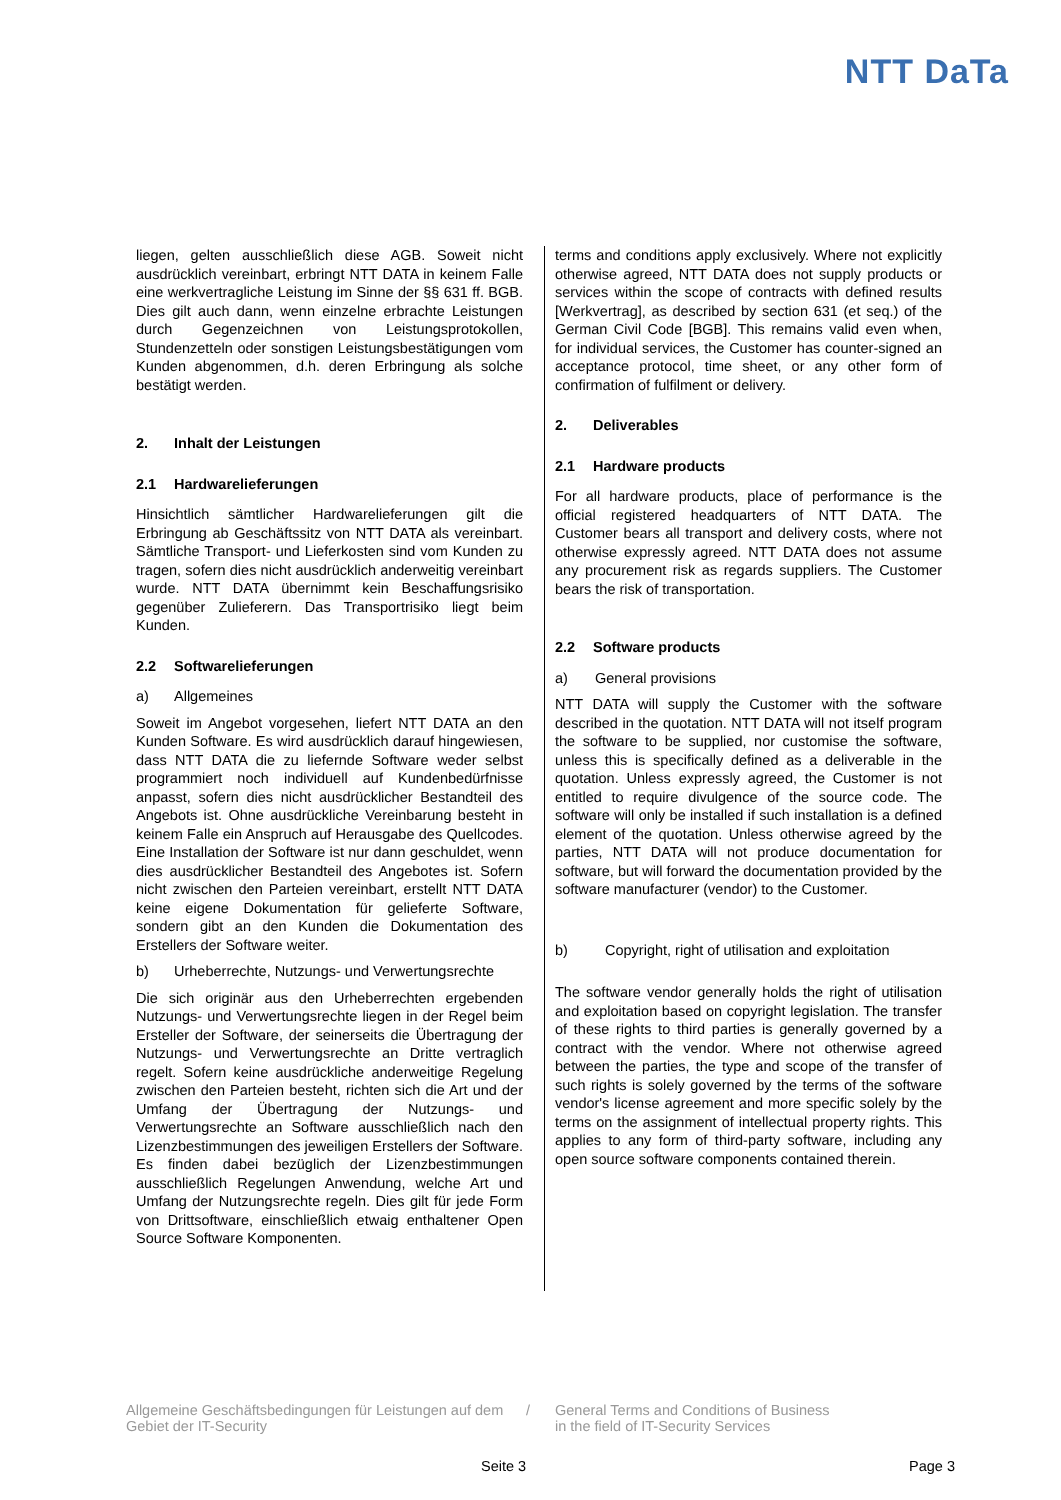NTT DaTa
liegen, gelten ausschließlich diese AGB. Soweit nicht ausdrücklich vereinbart, erbringt NTT DATA in keinem Falle eine werkvertragliche Leistung im Sinne der §§ 631 ff. BGB. Dies gilt auch dann, wenn einzelne erbrachte Leistungen durch Gegenzeichnen von Leistungsprotokollen, Stundenzetteln oder sonstigen Leistungsbestätigungen vom Kunden abgenommen, d.h. deren Erbringung als solche bestätigt werden.
2. Inhalt der Leistungen
2.1 Hardwarelieferungen
Hinsichtlich sämtlicher Hardwarelieferungen gilt die Erbringung ab Geschäftssitz von NTT DATA als vereinbart. Sämtliche Transport- und Lieferkosten sind vom Kunden zu tragen, sofern dies nicht ausdrücklich anderweitig vereinbart wurde. NTT DATA übernimmt kein Beschaffungsrisiko gegenüber Zulieferern. Das Transportrisiko liegt beim Kunden.
2.2 Softwarelieferungen
a) Allgemeines
Soweit im Angebot vorgesehen, liefert NTT DATA an den Kunden Software. Es wird ausdrücklich darauf hingewiesen, dass NTT DATA die zu liefernde Software weder selbst programmiert noch individuell auf Kundenbedürfnisse anpasst, sofern dies nicht ausdrücklicher Bestandteil des Angebots ist. Ohne ausdrückliche Vereinbarung besteht in keinem Falle ein Anspruch auf Herausgabe des Quellcodes. Eine Installation der Software ist nur dann geschuldet, wenn dies ausdrücklicher Bestandteil des Angebotes ist. Sofern nicht zwischen den Parteien vereinbart, erstellt NTT DATA keine eigene Dokumentation für gelieferte Software, sondern gibt an den Kunden die Dokumentation des Erstellers der Software weiter.
b) Urheberrechte, Nutzungs- und Verwertungsrechte
Die sich originär aus den Urheberrechten ergebenden Nutzungs- und Verwertungsrechte liegen in der Regel beim Ersteller der Software, der seinerseits die Übertragung der Nutzungs- und Verwertungsrechte an Dritte vertraglich regelt. Sofern keine ausdrückliche anderweitige Regelung zwischen den Parteien besteht, richten sich die Art und der Umfang der Übertragung der Nutzungs- und Verwertungsrechte an Software ausschließlich nach den Lizenzbestimmungen des jeweiligen Erstellers der Software. Es finden dabei bezüglich der Lizenzbestimmungen ausschließlich Regelungen Anwendung, welche Art und Umfang der Nutzungsrechte regeln. Dies gilt für jede Form von Drittsoftware, einschließlich etwaig enthaltener Open Source Software Komponenten.
terms and conditions apply exclusively. Where not explicitly otherwise agreed, NTT DATA does not supply products or services within the scope of contracts with defined results [Werkvertrag], as described by section 631 (et seq.) of the German Civil Code [BGB]. This remains valid even when, for individual services, the Customer has counter-signed an acceptance protocol, time sheet, or any other form of confirmation of fulfilment or delivery.
2. Deliverables
2.1 Hardware products
For all hardware products, place of performance is the official registered headquarters of NTT DATA. The Customer bears all transport and delivery costs, where not otherwise expressly agreed. NTT DATA does not assume any procurement risk as regards suppliers. The Customer bears the risk of transportation.
2.2 Software products
a) General provisions
NTT DATA will supply the Customer with the software described in the quotation. NTT DATA will not itself program the software to be supplied, nor customise the software, unless this is specifically defined as a deliverable in the quotation. Unless expressly agreed, the Customer is not entitled to require divulgence of the source code. The software will only be installed if such installation is a defined element of the quotation. Unless otherwise agreed by the parties, NTT DATA will not produce documentation for software, but will forward the documentation provided by the software manufacturer (vendor) to the Customer.
b) Copyright, right of utilisation and exploitation
The software vendor generally holds the right of utilisation and exploitation based on copyright legislation. The transfer of these rights to third parties is generally governed by a contract with the vendor. Where not otherwise agreed between the parties, the type and scope of the transfer of such rights is solely governed by the terms of the software vendor's license agreement and more specific solely by the terms on the assignment of intellectual property rights. This applies to any form of third-party software, including any open source software components contained therein.
Allgemeine Geschäftsbedingungen für Leistungen auf dem Gebiet der IT-Security
/ General Terms and Conditions of Business
in the field of IT-Security Services
Seite 3 Page 3